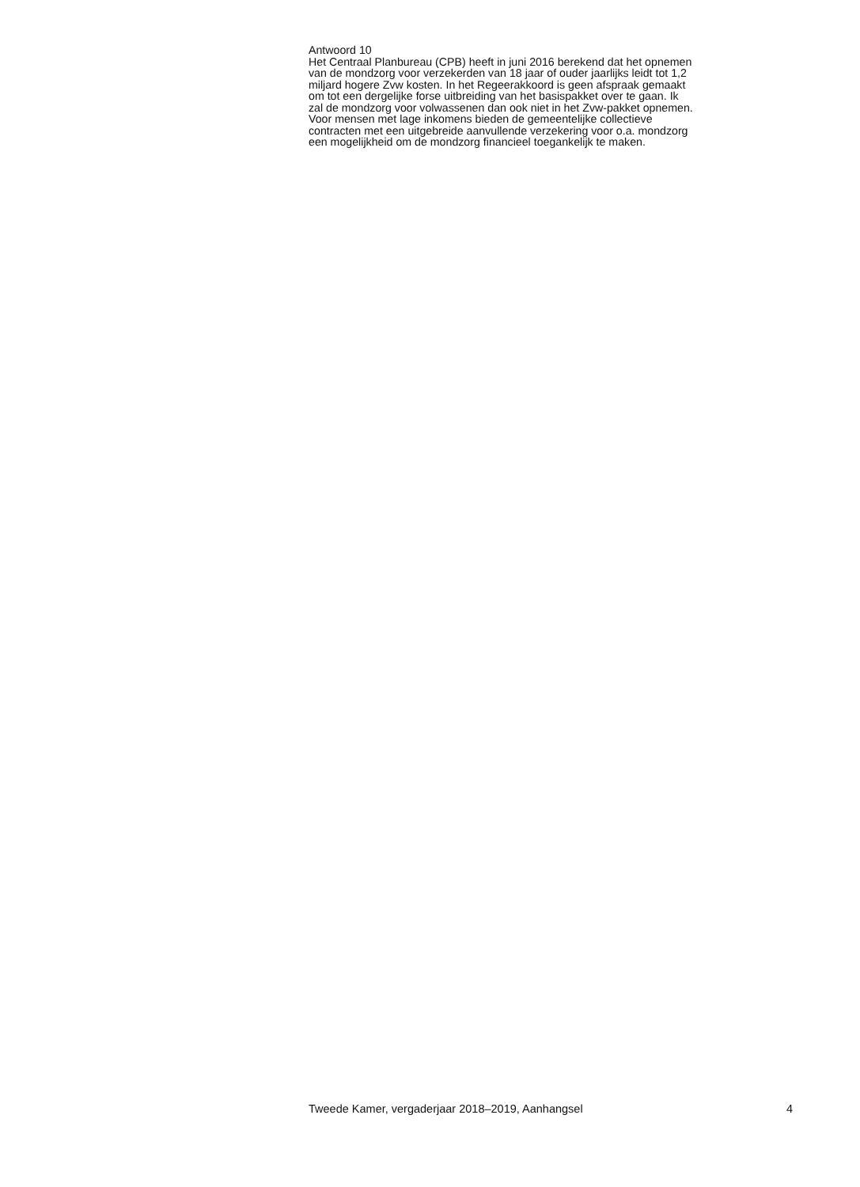Antwoord 10
Het Centraal Planbureau (CPB) heeft in juni 2016 berekend dat het opnemen
van de mondzorg voor verzekerden van 18 jaar of ouder jaarlijks leidt tot 1,2
miljard hogere Zvw kosten. In het Regeerakkoord is geen afspraak gemaakt
om tot een dergelijke forse uitbreiding van het basispakket over te gaan. Ik
zal de mondzorg voor volwassenen dan ook niet in het Zvw-pakket opnemen.
Voor mensen met lage inkomens bieden de gemeentelijke collectieve
contracten met een uitgebreide aanvullende verzekering voor o.a. mondzorg
een mogelijkheid om de mondzorg financieel toegankelijk te maken.
Tweede Kamer, vergaderjaar 2018–2019, Aanhangsel 4